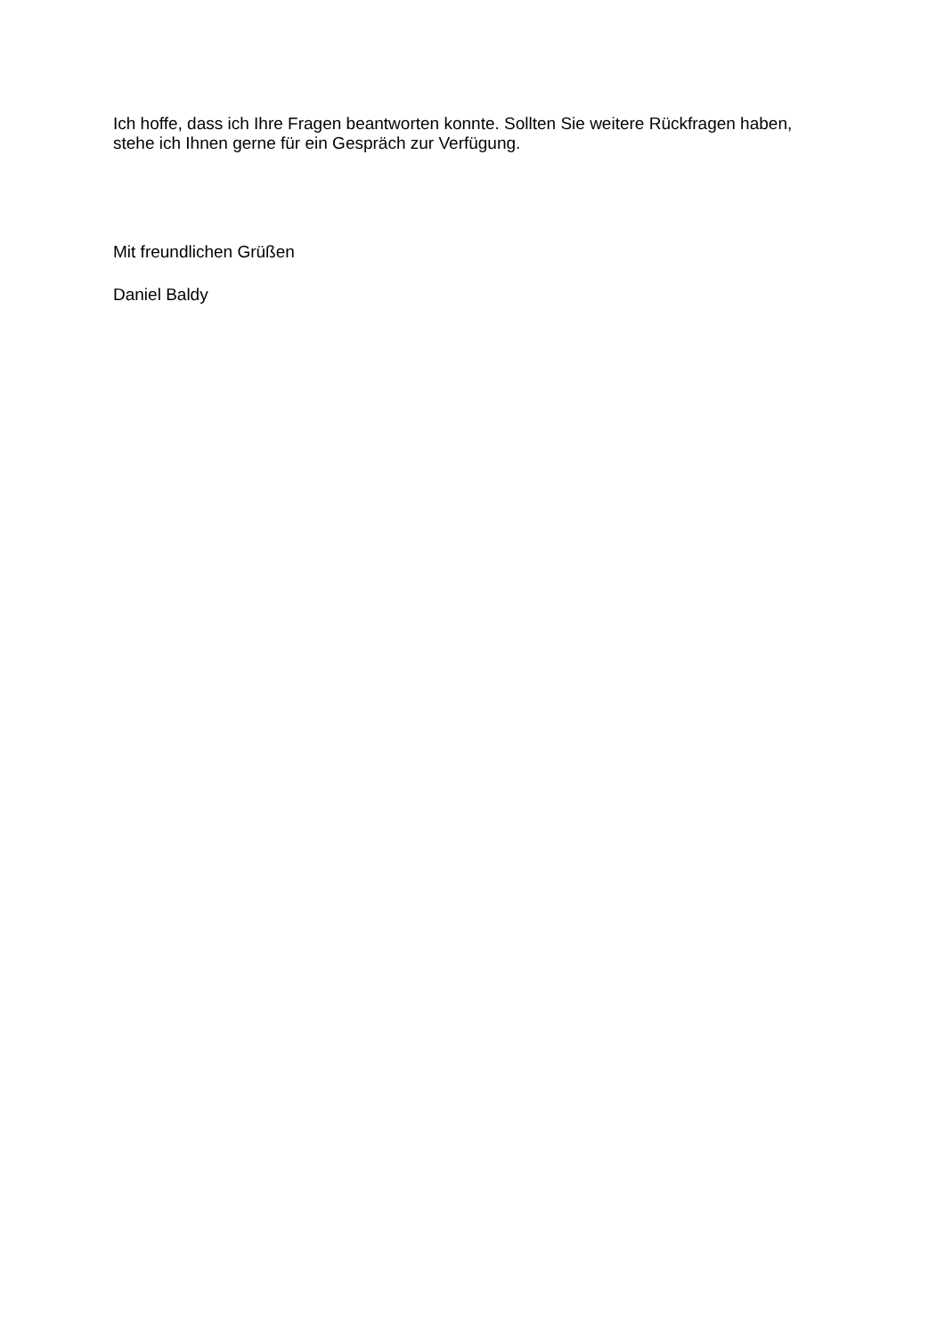Ich hoffe, dass ich Ihre Fragen beantworten konnte. Sollten Sie weitere Rückfragen haben, stehe ich Ihnen gerne für ein Gespräch zur Verfügung.
Mit freundlichen Grüßen
Daniel Baldy